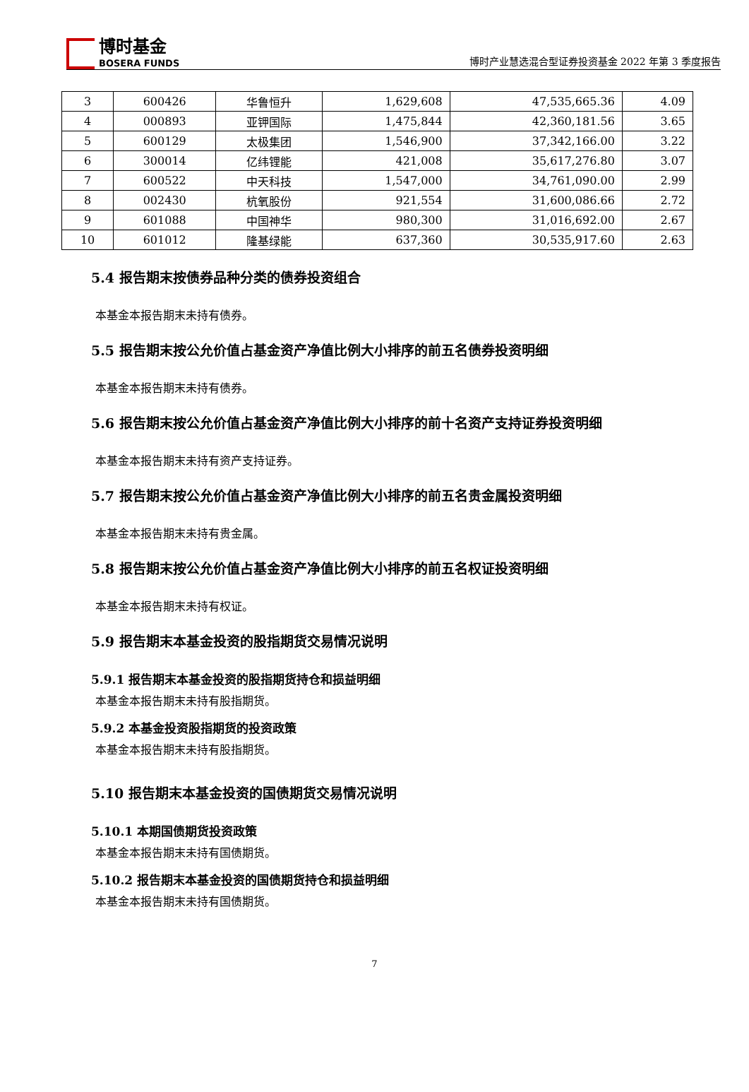博时基金
BOSERA FUNDS
博时产业慧选混合型证券投资基金 2022 年第 3 季度报告
| 3 | 600426 | 华鲁恒升 | 1,629,608 | 47,535,665.36 | 4.09 |
| 4 | 000893 | 亚钾国际 | 1,475,844 | 42,360,181.56 | 3.65 |
| 5 | 600129 | 太极集团 | 1,546,900 | 37,342,166.00 | 3.22 |
| 6 | 300014 | 亿纬锂能 | 421,008 | 35,617,276.80 | 3.07 |
| 7 | 600522 | 中天科技 | 1,547,000 | 34,761,090.00 | 2.99 |
| 8 | 002430 | 杭氧股份 | 921,554 | 31,600,086.66 | 2.72 |
| 9 | 601088 | 中国神华 | 980,300 | 31,016,692.00 | 2.67 |
| 10 | 601012 | 隆基绿能 | 637,360 | 30,535,917.60 | 2.63 |
5.4 报告期末按债券品种分类的债券投资组合
本基金本报告期末未持有债券。
5.5 报告期末按公允价值占基金资产净值比例大小排序的前五名债券投资明细
本基金本报告期末未持有债券。
5.6 报告期末按公允价值占基金资产净值比例大小排序的前十名资产支持证券投资明细
本基金本报告期末未持有资产支持证券。
5.7 报告期末按公允价值占基金资产净值比例大小排序的前五名贵金属投资明细
本基金本报告期末未持有贵金属。
5.8 报告期末按公允价值占基金资产净值比例大小排序的前五名权证投资明细
本基金本报告期末未持有权证。
5.9 报告期末本基金投资的股指期货交易情况说明
5.9.1 报告期末本基金投资的股指期货持仓和损益明细
本基金本报告期末未持有股指期货。
5.9.2 本基金投资股指期货的投资政策
本基金本报告期末未持有股指期货。
5.10 报告期末本基金投资的国债期货交易情况说明
5.10.1 本期国债期货投资政策
本基金本报告期末未持有国债期货。
5.10.2 报告期末本基金投资的国债期货持仓和损益明细
本基金本报告期末未持有国债期货。
7